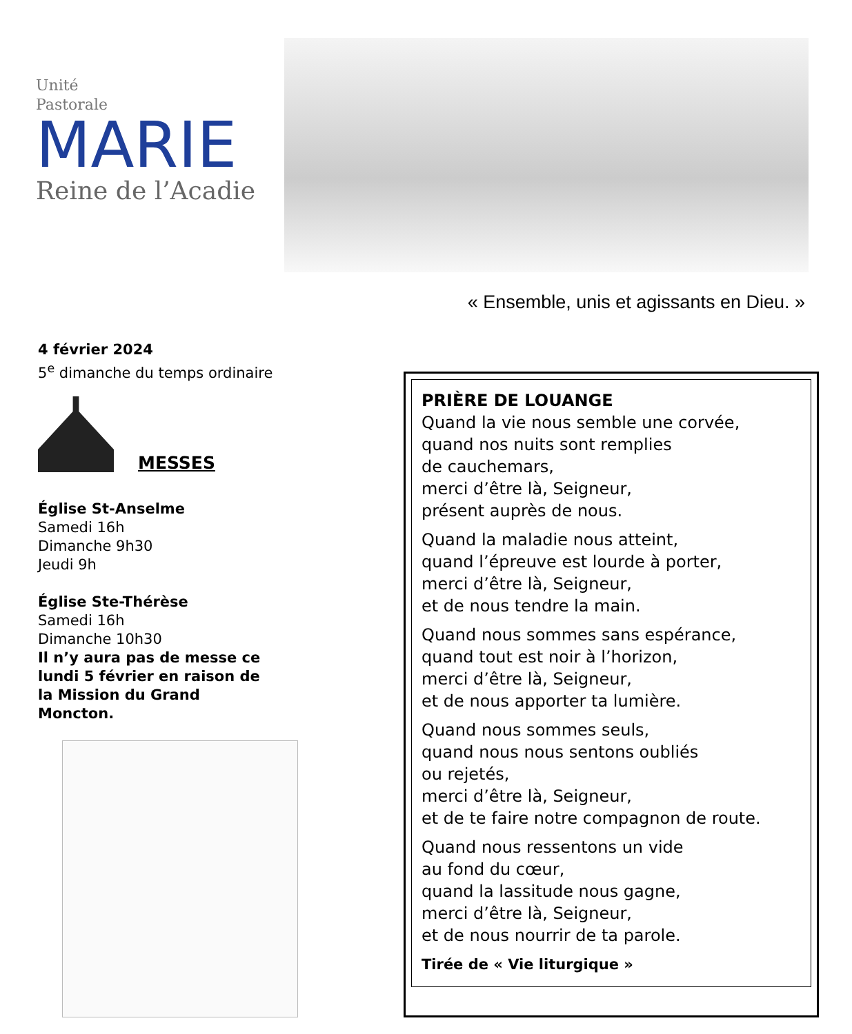Unité
Pastorale
MARIE
Reine de l’Acadie
« Ensemble, unis et agissants en Dieu. »
4 février 2024
5<sup>e</sup> dimanche du temps ordinaire
MESSES
Église St-Anselme
Samedi 16h
Dimanche 9h30
Jeudi 9h
Église Ste-Thérèse
Samedi 16h
Dimanche 10h30
Il n’y aura pas de messe ce lundi 5 février en raison de la Mission du Grand Moncton.
PRIÈRE DE LOUANGE
Quand la vie nous semble une corvée,
quand nos nuits sont remplies
de cauchemars,
merci d’être là, Seigneur,
présent auprès de nous.
Quand la maladie nous atteint,
quand l’épreuve est lourde à porter,
merci d’être là, Seigneur,
et de nous tendre la main.
Quand nous sommes sans espérance,
quand tout est noir à l’horizon,
merci d’être là, Seigneur,
et de nous apporter ta lumière.
Quand nous sommes seuls,
quand nous nous sentons oubliés
ou rejetés,
merci d’être là, Seigneur,
et de te faire notre compagnon de route.
Quand nous ressentons un vide
au fond du cœur,
quand la lassitude nous gagne,
merci d’être là, Seigneur,
et de nous nourrir de ta parole.
Tirée de « Vie liturgique »